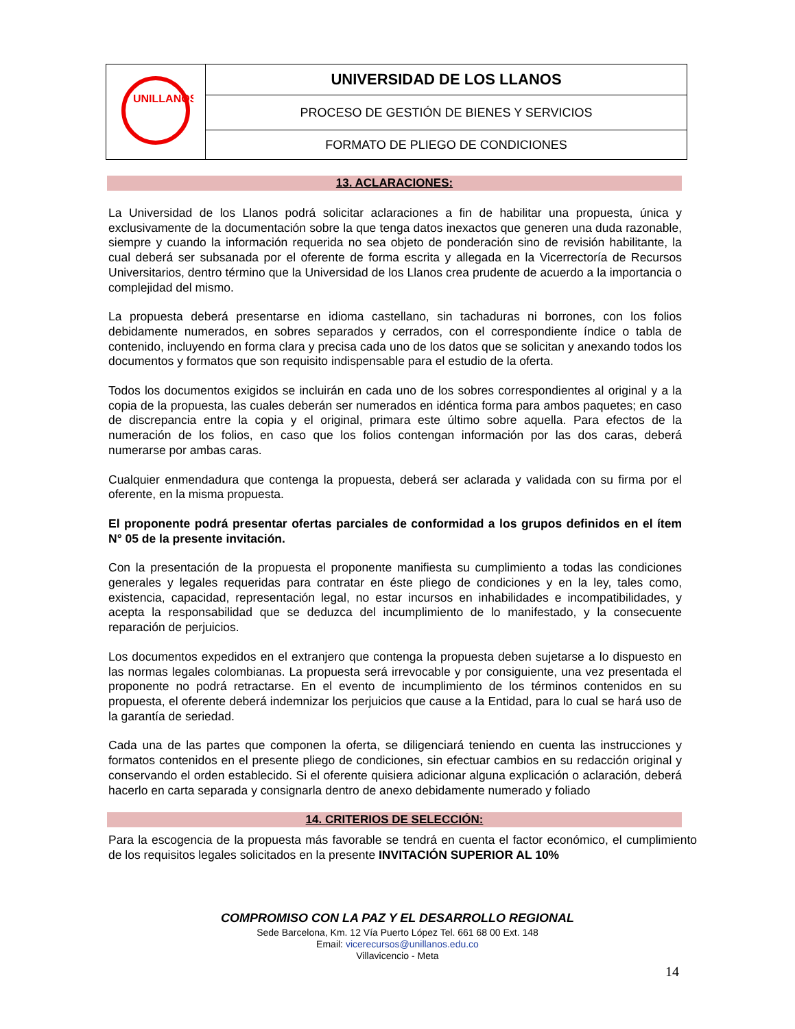| UNILLANOS | UNIVERSIDAD DE LOS LLANOS |
| | PROCESO DE GESTIÓN DE BIENES Y SERVICIOS |
| | FORMATO DE PLIEGO DE CONDICIONES |
13. ACLARACIONES:
La Universidad de los Llanos podrá solicitar aclaraciones a fin de habilitar una propuesta, única y exclusivamente de la documentación sobre la que tenga datos inexactos que generen una duda razonable, siempre y cuando la información requerida no sea objeto de ponderación sino de revisión habilitante, la cual deberá ser subsanada por el oferente de forma escrita y allegada en la Vicerrectoría de Recursos Universitarios, dentro término que la Universidad de los Llanos crea prudente de acuerdo a la importancia o complejidad del mismo.
La propuesta deberá presentarse en idioma castellano, sin tachaduras ni borrones, con los folios debidamente numerados, en sobres separados y cerrados, con el correspondiente índice o tabla de contenido, incluyendo en forma clara y precisa cada uno de los datos que se solicitan y anexando todos los documentos y formatos que son requisito indispensable para el estudio de la oferta.
Todos los documentos exigidos se incluirán en cada uno de los sobres correspondientes al original y a la copia de la propuesta, las cuales deberán ser numerados en idéntica forma para ambos paquetes; en caso de discrepancia entre la copia y el original, primara este último sobre aquella. Para efectos de la numeración de los folios, en caso que los folios contengan información por las dos caras, deberá numerarse por ambas caras.
Cualquier enmendadura que contenga la propuesta, deberá ser aclarada y validada con su firma por el oferente, en la misma propuesta.
El proponente podrá presentar ofertas parciales de conformidad a los grupos definidos en el ítem N° 05 de la presente invitación.
Con la presentación de la propuesta el proponente manifiesta su cumplimiento a todas las condiciones generales y legales requeridas para contratar en éste pliego de condiciones y en la ley, tales como, existencia, capacidad, representación legal, no estar incursos en inhabilidades e incompatibilidades, y acepta la responsabilidad que se deduzca del incumplimiento de lo manifestado, y la consecuente reparación de perjuicios.
Los documentos expedidos en el extranjero que contenga la propuesta deben sujetarse a lo dispuesto en las normas legales colombianas. La propuesta será irrevocable y por consiguiente, una vez presentada el proponente no podrá retractarse. En el evento de incumplimiento de los términos contenidos en su propuesta, el oferente deberá indemnizar los perjuicios que cause a la Entidad, para lo cual se hará uso de la garantía de seriedad.
Cada una de las partes que componen la oferta, se diligenciará teniendo en cuenta las instrucciones y formatos contenidos en el presente pliego de condiciones, sin efectuar cambios en su redacción original y conservando el orden establecido. Si el oferente quisiera adicionar alguna explicación o aclaración, deberá hacerlo en carta separada y consignarla dentro de anexo debidamente numerado y foliado
14. CRITERIOS DE SELECCIÓN:
Para la escogencia de la propuesta más favorable se tendrá en cuenta el factor económico, el cumplimiento de los requisitos legales solicitados en la presente INVITACIÓN SUPERIOR AL 10%
COMPROMISO CON LA PAZ Y EL DESARROLLO REGIONAL
Sede Barcelona, Km. 12 Vía Puerto López Tel. 661 68 00 Ext. 148
Email: vicerecursos@unillanos.edu.co
Villavicencio - Meta
14